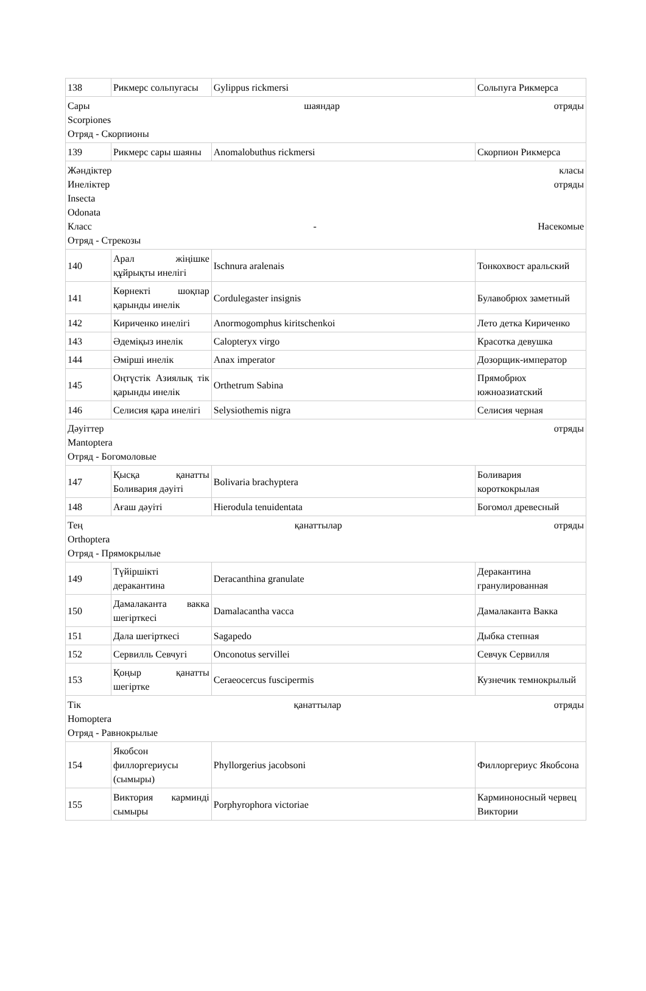| 138 | Рикмерс сольпугасы | Gylippus rickmersi | Сольпуга Рикмерса |
| Сары шаяндар отряды Scorpiones Отряд - Скорпионы | | | |
| 139 | Рикмерс сары шаяны | Anomalobuthus rickmersi | Скорпион Рикмерса |
| Жәндіктер класы Инеліктер отряды Insecta Odonata Класс - Насекомые Отряд - Стрекозы | | | |
| 140 | Арал жіңішке құйрықты инелігі | Ischnura aralenais | Тонкохвост аральский |
| 141 | Көрнекті шоқпар қарынды инелік | Cordulegaster insignis | Булавобрюх заметный |
| 142 | Кириченко инелігі | Anormogomphus kiritschenkoi | Лето детка Кириченко |
| 143 | Әдеміқыз инелік | Calopteryx virgo | Красотка девушка |
| 144 | Әмірші инелік | Anax imperator | Дозорщик-император |
| 145 | Оңтүстік Азиялық тік қарынды инелік | Orthetrum Sabina | Прямобрюх южноазиатский |
| 146 | Селисия қара инелігі | Selysiothemis nigra | Селисия черная |
| Дәуіттер отряды Mantoptera Отряд - Богомоловые | | | |
| 147 | Қысқа қанатты Боливария дәуіті | Bolivaria brachyptera | Боливария короткокрылая |
| 148 | Ағаш дәуіті | Hierodula tenuidentata | Богомол древесный |
| Тең қанаттылар отряды Orthoptera Отряд - Прямокрылые | | | |
| 149 | Түйіршікті деракантина | Deracanthina granulate | Деракантина гранулированная |
| 150 | Дамалаканта вакка шегірткесі | Damalacantha vacca | Дамалаканта Вакка |
| 151 | Дала шегірткесі | Sagapedo | Дыбка степная |
| 152 | Сервилль Севчугі | Onconotus servillei | Севчук Сервилля |
| 153 | Қоңыр қанатты шегіртке | Ceraeocercus fuscipermis | Кузнечик темнокрылый |
| Тік қанаттылар отряды Homoptera Отряд - Равнокрылые | | | |
| 154 | Якобсон филлоргериусы (сымыры) | Phyllorgerius jacobsoni | Филлоргериус Якобсона |
| 155 | Виктория карминді сымыры | Porphyrophora victoriae | Карминоносный червец Виктории |